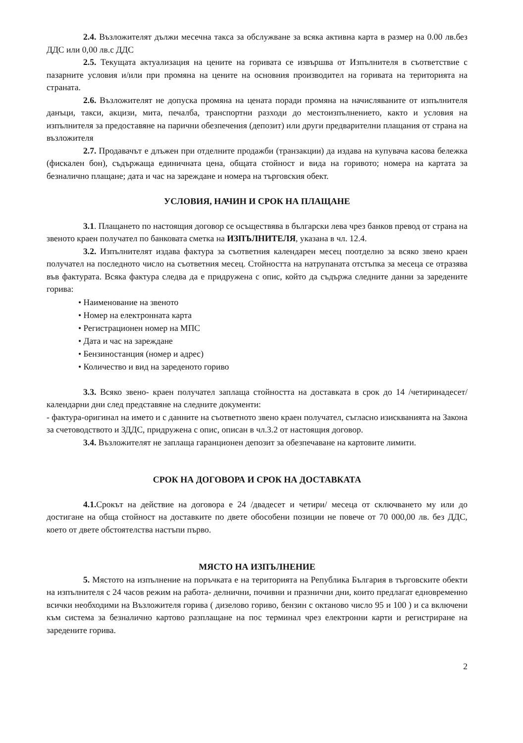2.4. Възложителят дължи месечна такса за обслужване за всяка активна карта в размер на 0.00 лв.без ДДС или 0,00 лв.с ДДС
2.5. Текущата актуализация на цените на горивата се извършва от Изпълнителя в съответствие с пазарните условия и/или при промяна на цените на основния производител на горивата на територията на страната.
2.6. Възложителят не допуска промяна на цената поради промяна на начисляваните от изпълнителя данъци, такси, акцизи, мита, печалба, транспортни разходи до местоизпълнението, както и условия на изпълнителя за предоставяне на парични обезпечения (депозит) или други предварителни плащания от страна на възложителя
2.7. Продавачът е длъжен при отделните продажби (транзакции) да издава на купувача касова бележка (фискален бон), съдържаща единичната цена, общата стойност и вида на горивото; номера на картата за безналично плащане; дата и час на зареждане и номера на търговския обект.
УСЛОВИЯ, НАЧИН И СРОК НА ПЛАЩАНЕ
3.1. Плащането по настоящия договор се осъществява в български лева чрез банков превод от страна на звеното краен получател по банковата сметка на ИЗПЪЛНИТЕЛЯ, указана в чл. 12.4.
3.2. Изпълнителят издава фактура за съответния календарен месец поотделно за всяко звено краен получател на последното число на съответния месец. Стойността на натрупаната отстъпка за месеца се отразява във фактурата. Всяка фактура следва да е придружена с опис, който да съдържа следните данни за заредените горива:
• Наименование на звеното
• Номер на електронната карта
• Регистрационен номер на МПС
• Дата и час на зареждане
• Бензиностанция (номер и адрес)
• Количество и вид на зареденото гориво
3.3. Всяко звено- краен получател заплаща стойността на доставката в срок до 14 /четиринадесет/ календарни дни след представяне на следните документи:
- фактура-оригинал на името и с данните на съответното звено краен получател, съгласно изискванията на Закона за счетоводството и ЗДДС, придружена с опис, описан в чл.3.2 от настоящия договор.
3.4. Възложителят не заплаща гаранционен депозит за обезпечаване на картовите лимити.
СРОК НА ДОГОВОРА И СРОК НА ДОСТАВКАТА
4.1. Срокът на действие на договора е 24 /двадесет и четири/ месеца от сключването му или до достигане на обща стойност на доставките по двете обособени позиции не повече от 70 000,00 лв. без ДДС, което от двете обстоятелства настъпи първо.
МЯСТО НА ИЗПЪЛНЕНИЕ
5. Мястото на изпълнение на поръчката е на територията на Република България в търговските обекти на изпълнителя с 24 часов режим на работа- делнични, почивни и празнични дни, които предлагат едновременно всички необходими на Възложителя горива ( дизелово гориво, бензин с октаново число 95 и 100 ) и са включени към система за безналично картово разплащане на пос терминал чрез електронни карти и регистриране на заредените горива.
2